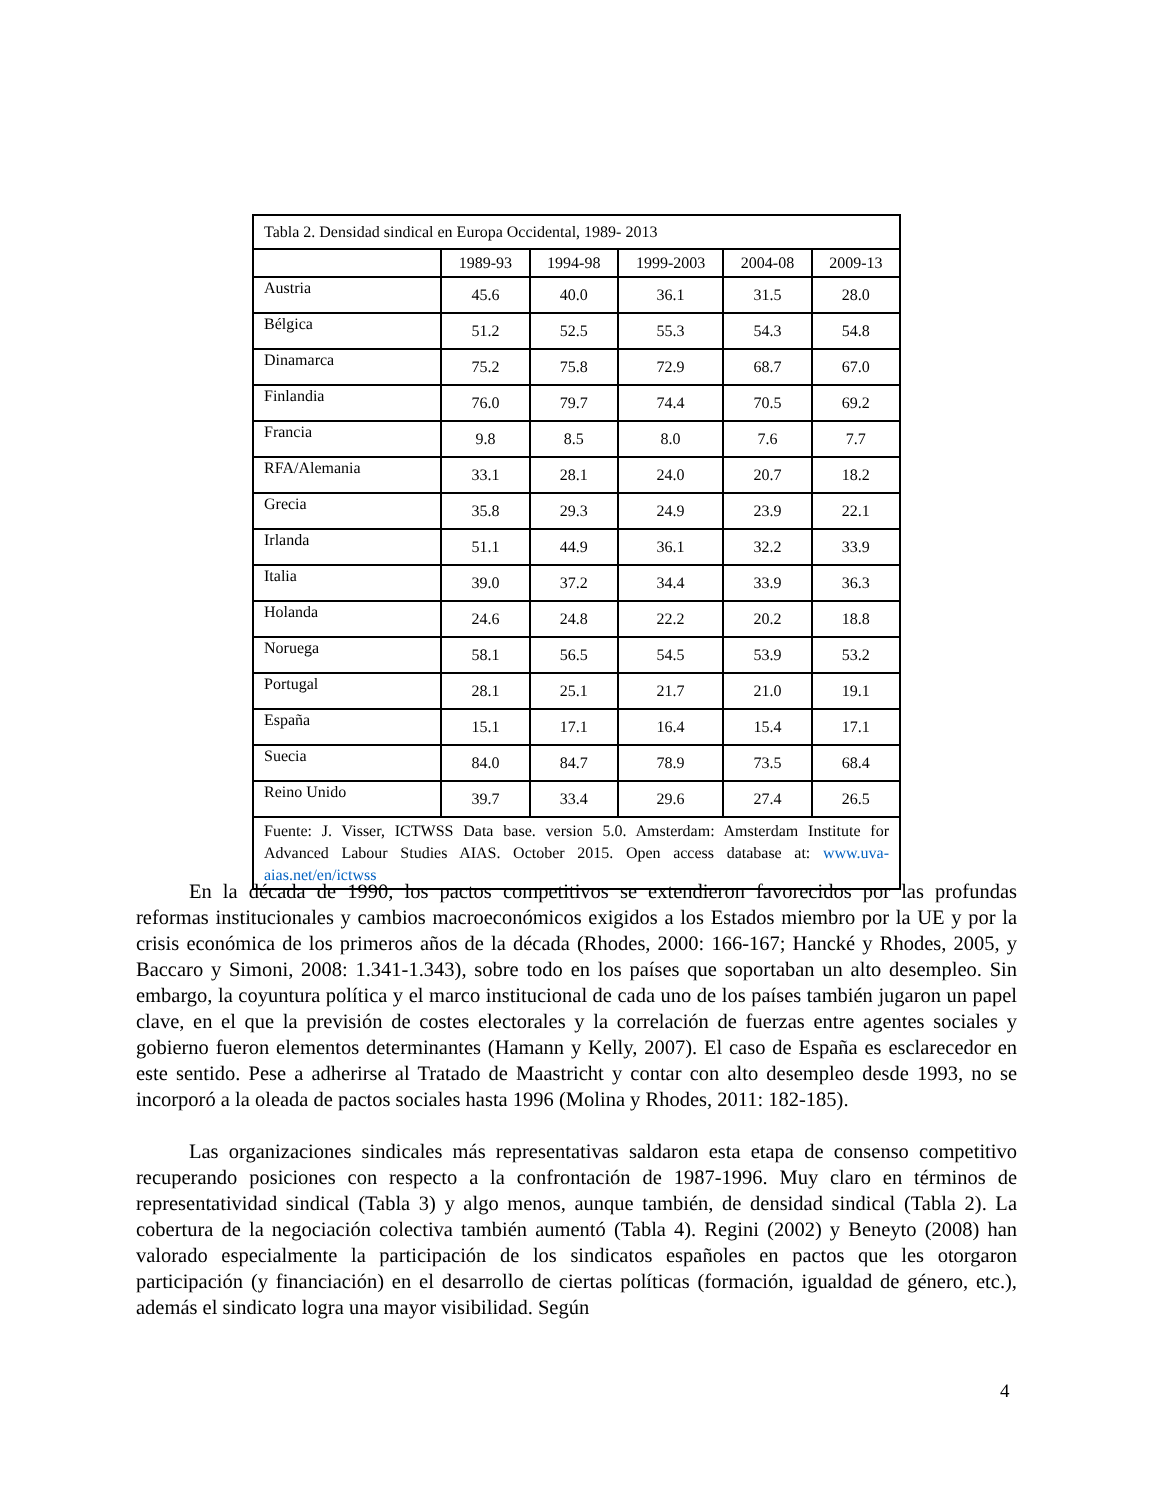| Tabla 2. Densidad sindical en Europa Occidental, 1989- 2013 | | | | | |
| | 1989-93 | 1994-98 | 1999-2003 | 2004-08 | 2009-13 |
| Austria | 45.6 | 40.0 | 36.1 | 31.5 | 28.0 |
| Bélgica | 51.2 | 52.5 | 55.3 | 54.3 | 54.8 |
| Dinamarca | 75.2 | 75.8 | 72.9 | 68.7 | 67.0 |
| Finlandia | 76.0 | 79.7 | 74.4 | 70.5 | 69.2 |
| Francia | 9.8 | 8.5 | 8.0 | 7.6 | 7.7 |
| RFA/Alemania | 33.1 | 28.1 | 24.0 | 20.7 | 18.2 |
| Grecia | 35.8 | 29.3 | 24.9 | 23.9 | 22.1 |
| Irlanda | 51.1 | 44.9 | 36.1 | 32.2 | 33.9 |
| Italia | 39.0 | 37.2 | 34.4 | 33.9 | 36.3 |
| Holanda | 24.6 | 24.8 | 22.2 | 20.2 | 18.8 |
| Noruega | 58.1 | 56.5 | 54.5 | 53.9 | 53.2 |
| Portugal | 28.1 | 25.1 | 21.7 | 21.0 | 19.1 |
| España | 15.1 | 17.1 | 16.4 | 15.4 | 17.1 |
| Suecia | 84.0 | 84.7 | 78.9 | 73.5 | 68.4 |
| Reino Unido | 39.7 | 33.4 | 29.6 | 27.4 | 26.5 |
| Fuente: J. Visser, ICTWSS Data base. version 5.0. Amsterdam: Amsterdam Institute for Advanced Labour Studies AIAS. October 2015. Open access database at: www.uva-aias.net/en/ictwss | | | | | |
En la década de 1990, los pactos competitivos se extendieron favorecidos por las profundas reformas institucionales y cambios macroeconómicos exigidos a los Estados miembro por la UE y por la crisis económica de los primeros años de la década (Rhodes, 2000: 166-167; Hancké y Rhodes, 2005, y Baccaro y Simoni, 2008: 1.341-1.343), sobre todo en los países que soportaban un alto desempleo. Sin embargo, la coyuntura política y el marco institucional de cada uno de los países también jugaron un papel clave, en el que la previsión de costes electorales y la correlación de fuerzas entre agentes sociales y gobierno fueron elementos determinantes (Hamann y Kelly, 2007). El caso de España es esclarecedor en este sentido. Pese a adherirse al Tratado de Maastricht y contar con alto desempleo desde 1993, no se incorporó a la oleada de pactos sociales hasta 1996 (Molina y Rhodes, 2011: 182-185).
Las organizaciones sindicales más representativas saldaron esta etapa de consenso competitivo recuperando posiciones con respecto a la confrontación de 1987-1996. Muy claro en términos de representatividad sindical (Tabla 3) y algo menos, aunque también, de densidad sindical (Tabla 2). La cobertura de la negociación colectiva también aumentó (Tabla 4). Regini (2002) y Beneyto (2008) han valorado especialmente la participación de los sindicatos españoles en pactos que les otorgaron participación (y financiación) en el desarrollo de ciertas políticas (formación, igualdad de género, etc.), además el sindicato logra una mayor visibilidad. Según
4